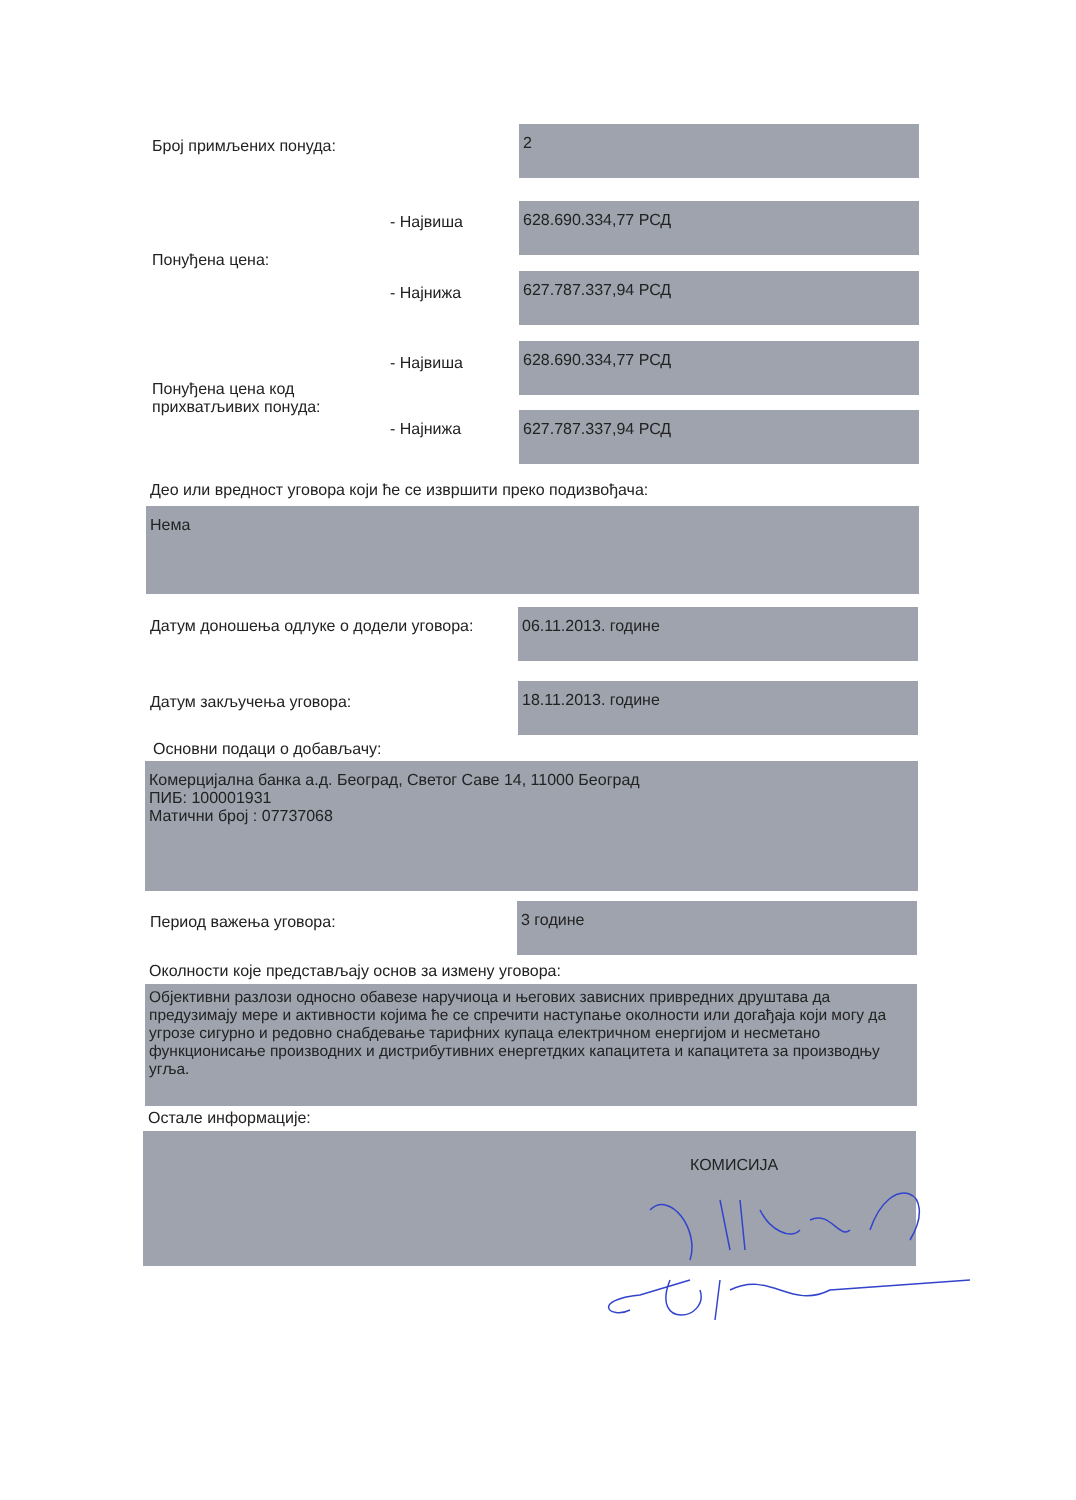Број примљених понуда:
2
- Највиша
628.690.334,77 РСД
Понуђена цена:
- Најнижа
627.787.337,94 РСД
- Највиша
628.690.334,77 РСД
Понуђена цена код
прихватљивих понуда:
- Најнижа
627.787.337,94 РСД
Део или вредност уговора који ће се извршити преко подизвођача:
Нема
Датум доношења одлуке о додели уговора:
06.11.2013. године
Датум закључења уговора:
18.11.2013. године
Основни подаци о добављачу:
Комерцијална банка а.д. Београд, Светог Саве 14, 11000 Београд
ПИБ: 100001931
Матични број : 07737068
Период важења уговора:
3 године
Околности које представљају основ за измену уговора:
Објективни разлози односно обавезе наручиоца и његових зависних привредних друштава да предузимају мере и активности којима ће се спречити наступање околности или догађаја који могу да угрозе сигурно и редовно снабдевање тарифних купаца електричном енергијом и несметано функционисање производних и дистрибутивних енергетдких капацитета и капацитета за производњу угља.
Остале информације:
КОМИСИЈА